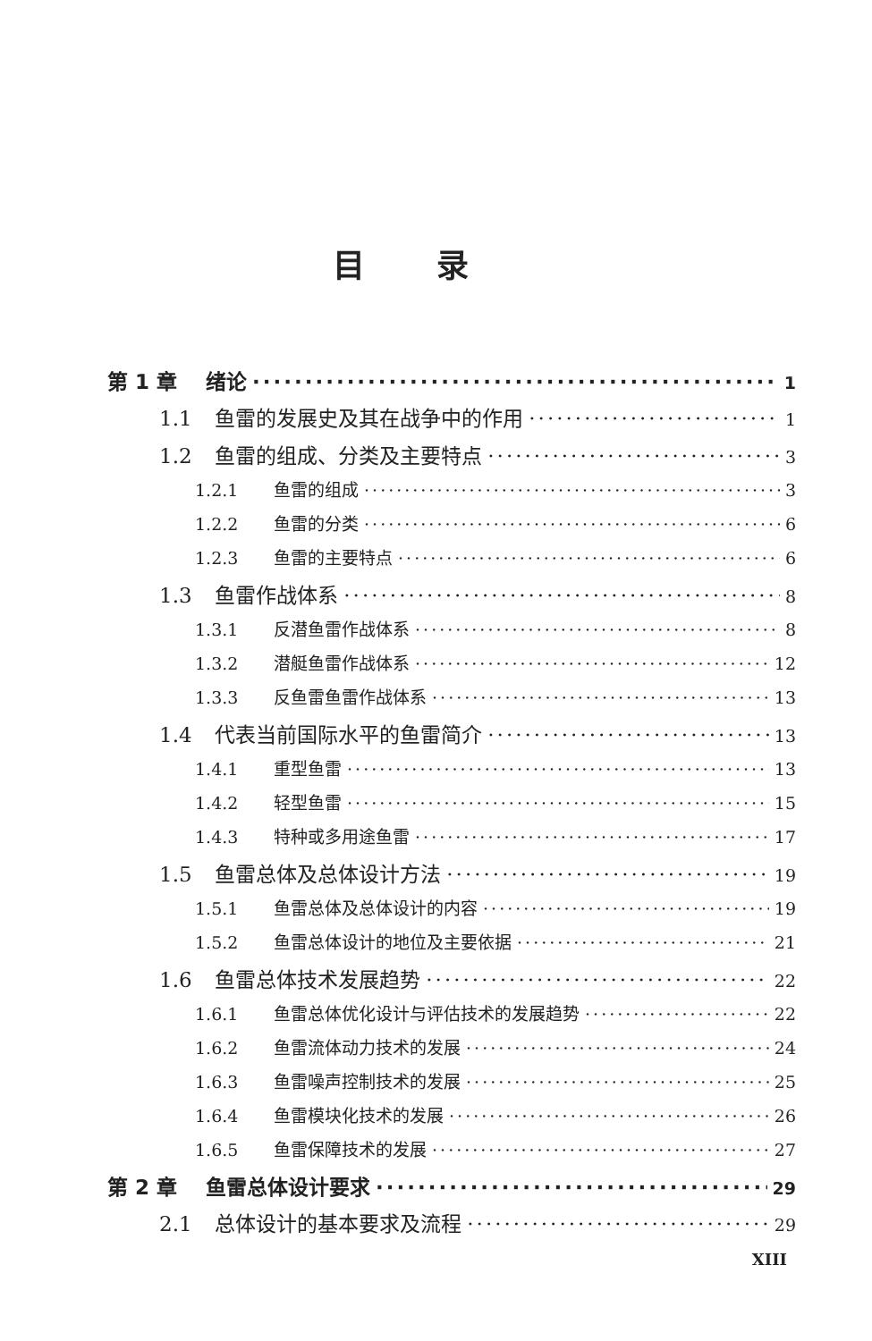目录
第 1 章 绪论 1
1.1 鱼雷的发展史及其在战争中的作用 1
1.2 鱼雷的组成、分类及主要特点 3
1.2.1 鱼雷的组成 3
1.2.2 鱼雷的分类 6
1.2.3 鱼雷的主要特点 6
1.3 鱼雷作战体系 8
1.3.1 反潜鱼雷作战体系 8
1.3.2 潜艇鱼雷作战体系 12
1.3.3 反鱼雷鱼雷作战体系 13
1.4 代表当前国际水平的鱼雷简介 13
1.4.1 重型鱼雷 13
1.4.2 轻型鱼雷 15
1.4.3 特种或多用途鱼雷 17
1.5 鱼雷总体及总体设计方法 19
1.5.1 鱼雷总体及总体设计的内容 19
1.5.2 鱼雷总体设计的地位及主要依据 21
1.6 鱼雷总体技术发展趋势 22
1.6.1 鱼雷总体优化设计与评估技术的发展趋势 22
1.6.2 鱼雷流体动力技术的发展 24
1.6.3 鱼雷噪声控制技术的发展 25
1.6.4 鱼雷模块化技术的发展 26
1.6.5 鱼雷保障技术的发展 27
第 2 章 鱼雷总体设计要求 29
2.1 总体设计的基本要求及流程 29
XIII